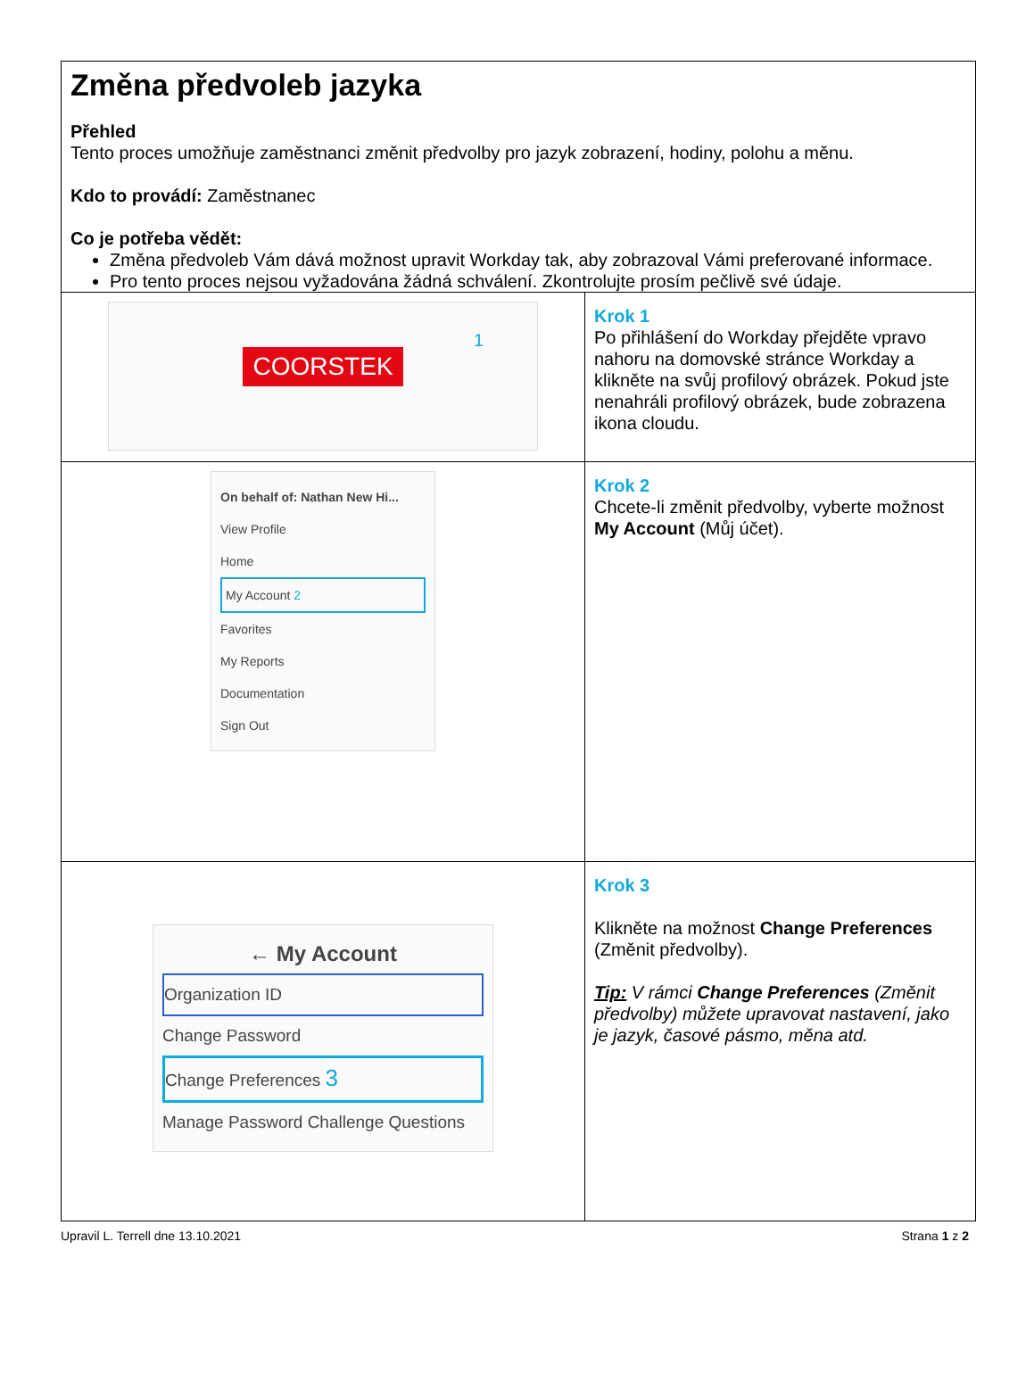Změna předvoleb jazyka
Přehled
Tento proces umožňuje zaměstnanci změnit předvolby pro jazyk zobrazení, hodiny, polohu a měnu.
Kdo to provádí: Zaměstnanec
Co je potřeba vědět:
Změna předvoleb Vám dává možnost upravit Workday tak, aby zobrazoval Vámi preferované informace.
Pro tento proces nejsou vyžadována žádná schválení. Zkontrolujte prosím pečlivě své údaje.
| COORSTEK 1 | Krok 1 Po přihlášení do Workday přejděte vpravo nahoru na domovské stránce Workday a klikněte na svůj profilový obrázek. Pokud jste nenahráli profilový obrázek, bude zobrazena ikona cloudu. |
| On behalf of: Nathan New Hi... View Profile Home My Account 2 Favorites My Reports Documentation Sign Out | Krok 2 Chcete-li změnit předvolby, vyberte možnost My Account (Můj účet). |
| ← My Account Organization ID Change Password Change Preferences 3 Manage Password Challenge Questions | Krok 3 Klikněte na možnost Change Preferences (Změnit předvolby). Tip: V rámci Change Preferences (Změnit předvolby) můžete upravovat nastavení, jako je jazyk, časové pásmo, měna atd. |
Upravil L. Terrell dne 13.10.2021 Strana 1 z 2